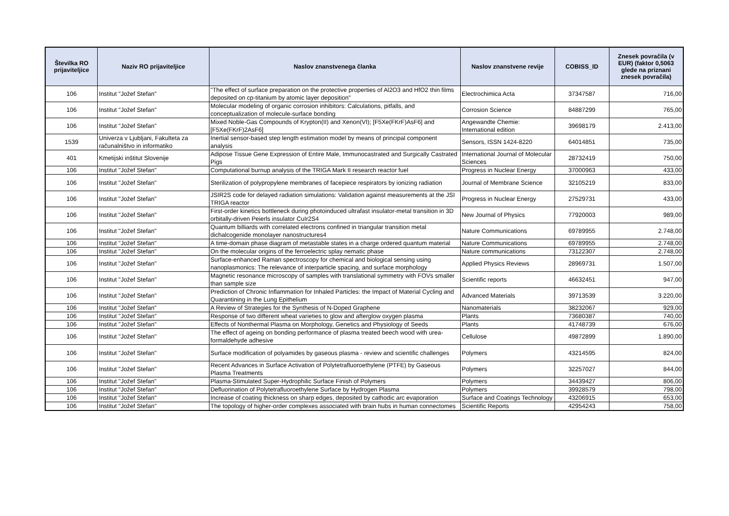| Številka RO prijaviteljice | Naziv RO prijaviteljice | Naslov znanstvenega članka | Naslov znanstvene revije | COBISS_ID | Znesek povračila (v EUR) (faktor 0,5063 glede na priznani znesek povračila) |
| --- | --- | --- | --- | --- | --- |
| 106 | Institut "Jožef Stefan" | "The effect of surface preparation on the protective properties of Al2O3 and HfO2 thin films deposited on cp-titanium by atomic layer deposition" | Electrochimica Acta | 37347587 | 716,00 |
| 106 | Institut "Jožef Stefan" | Molecular modeling of organic corrosion inhibitors: Calculations, pitfalls, and conceptualization of molecule-surface bonding | Corrosion Science | 84887299 | 765,00 |
| 106 | Institut "Jožef Stefan" | Mixed Noble-Gas Compounds of Krypton(II) and Xenon(VI); [F5Xe(FKrF)AsF6] and [F5Xe(FKrF)2AsF6] | Angewandte Chemie: International edition | 39698179 | 2.413,00 |
| 1539 | Univerza v Ljubljani, Fakulteta za računalništvo in informatiko | Inertial sensor-based step length estimation model by means of principal component analysis | Sensors, ISSN 1424-8220 | 64014851 | 735,00 |
| 401 | Kmetijski inštitut Slovenije | Adipose Tissue Gene Expression of Entire Male, Immunocastrated and Surgically Castrated Pigs | International Journal of Molecular Sciences | 28732419 | 750,00 |
| 106 | Institut "Jožef Stefan" | Computational burnup analysis of the TRIGA Mark II research reactor fuel | Progress in Nuclear Energy | 37000963 | 433,00 |
| 106 | Institut "Jožef Stefan" | Sterilization of polypropylene membranes of facepiece respirators by ionizing radiation | Journal of Membrane Science | 32105219 | 833,00 |
| 106 | Institut "Jožef Stefan" | JSIR2S code for delayed radiation simulations: Validation against measurements at the JSI TRIGA reactor | Progress in Nuclear Energy | 27529731 | 433,00 |
| 106 | Institut "Jožef Stefan" | First-order kinetics bottleneck during photoinduced ultrafast insulator-metal transition in 3D orbitally-driven Peierls insulator CuIr2S4 | New Journal of Physics | 77920003 | 989,00 |
| 106 | Institut "Jožef Stefan" | Quantum billiards with correlated electrons confined in triangular transition metal dichalcogenide monolayer nanostructures4 | Nature Communications | 69789955 | 2.748,00 |
| 106 | Institut "Jožef Stefan" | A time-domain phase diagram of metastable states in a charge ordered quantum material | Nature Communications | 69789955 | 2.748,00 |
| 106 | Institut "Jožef Stefan" | On the molecular origins of the ferroelectric splay nematic phase | Nature communications | 73122307 | 2.748,00 |
| 106 | Institut "Jožef Stefan" | Surface-enhanced Raman spectroscopy for chemical and biological sensing using nanoplasmonics: The relevance of interparticle spacing, and surface morphology | Applied Physics Reviews | 28969731 | 1.507,00 |
| 106 | Institut "Jožef Stefan" | Magnetic resonance microscopy of samples with translational symmetry with FOVs smaller than sample size | Scientific reports | 46632451 | 947,00 |
| 106 | Institut "Jožef Stefan" | Prediction of Chronic Inflammation for Inhaled Particles: the Impact of Material Cycling and Quarantining in the Lung Epithelium | Advanced Materials | 39713539 | 3.220,00 |
| 106 | Institut "Jožef Stefan" | A Review of Strategies for the Synthesis of N-Doped Graphene | Nanomaterials | 38232067 | 929,00 |
| 106 | Institut "Jožef Stefan" | Response of two different wheat varieties to glow and afterglow oxygen plasma | Plants | 73680387 | 740,00 |
| 106 | Institut "Jožef Stefan" | Effects of Nonthermal Plasma on Morphology, Genetics and Physiology of Seeds | Plants | 41748739 | 676,00 |
| 106 | Institut "Jožef Stefan" | The effect of ageing on bonding performance of plasma treated beech wood with urea-formaldehyde adhesive | Cellulose | 49872899 | 1.890,00 |
| 106 | Institut "Jožef Stefan" | Surface modification of polyamides by gaseous plasma - review and scientific challenges | Polymers | 43214595 | 824,00 |
| 106 | Institut "Jožef Stefan" | Recent Advances in Surface Activation of Polytetrafluoroethylene (PTFE) by Gaseous Plasma Treatments | Polymers | 32257027 | 844,00 |
| 106 | Institut "Jožef Stefan" | Plasma-Stimulated Super-Hydrophilic Surface Finish of Polymers | Polymers | 34439427 | 806,00 |
| 106 | Institut "Jožef Stefan" | Defluorination of Polytetrafluoroethylene Surface by Hydrogen Plasma | Polymers | 39928579 | 798,00 |
| 106 | Institut "Jožef Stefan" | Increase of coating thickness on sharp edges, deposited by cathodic arc evaporation | Surface and Coatings Technology | 43206915 | 653,00 |
| 106 | Institut "Jožef Stefan" | The topology of higher-order complexes associated with brain hubs in human connectomes | Scientific Reports | 42954243 | 758,00 |